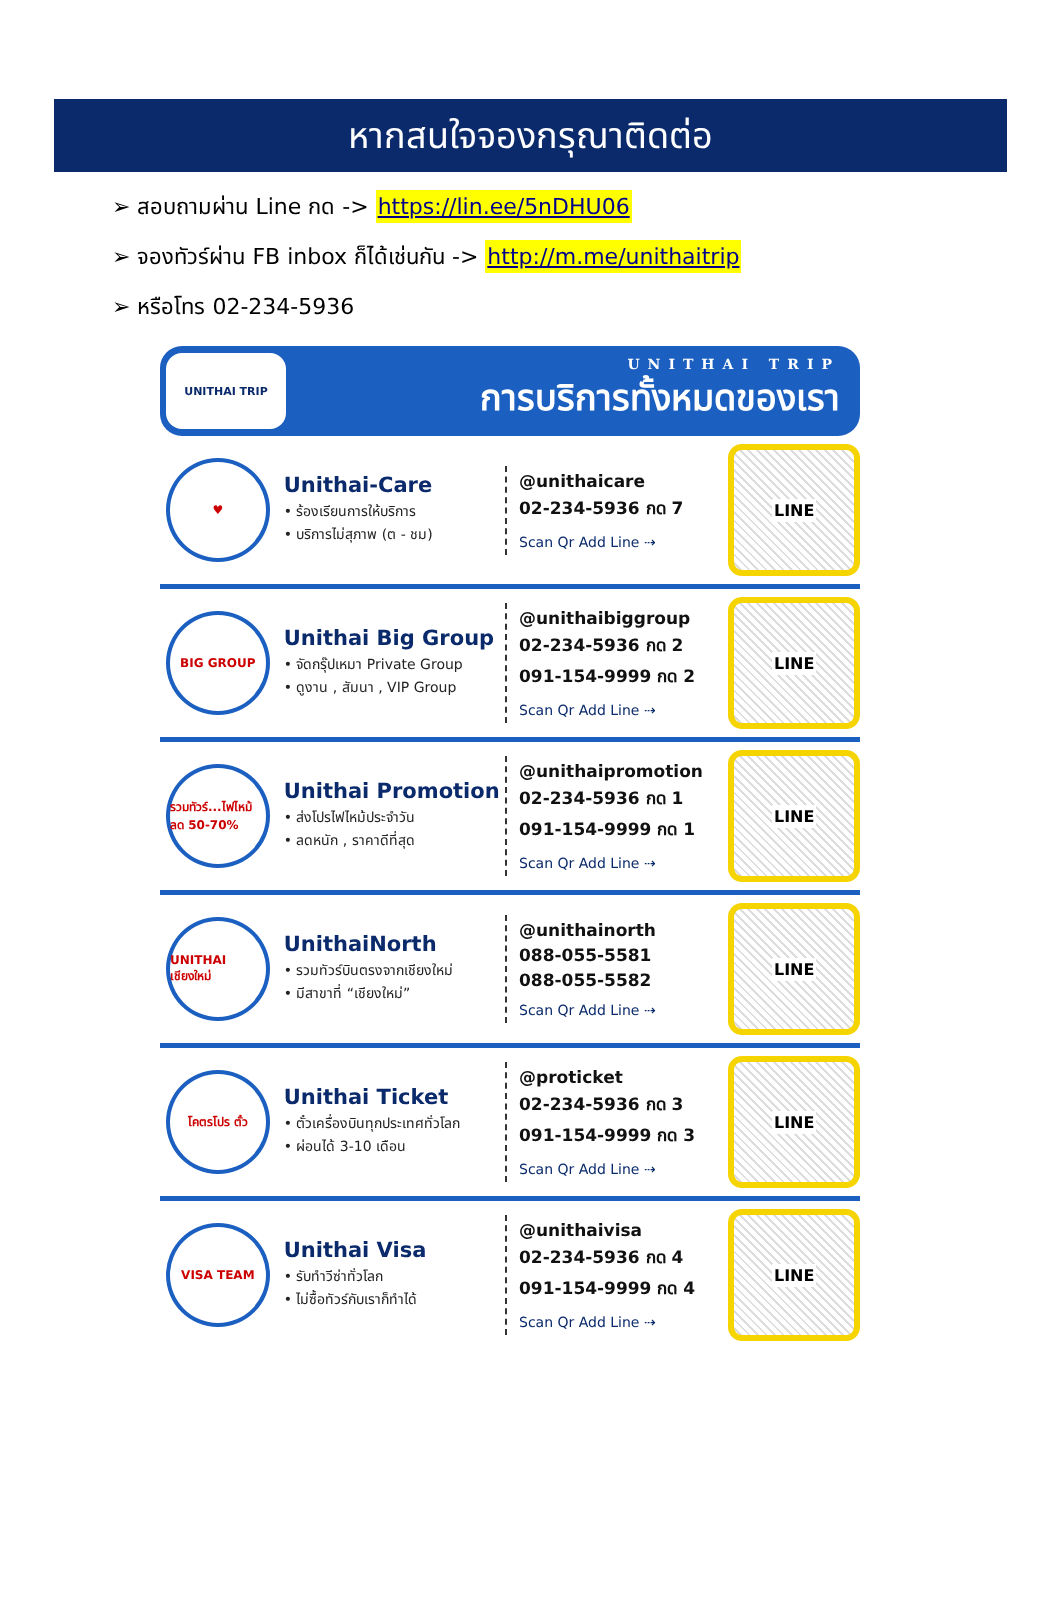หากสนใจจองกรุณาติดต่อ
➢ สอบถามผ่าน Line กด -> https://lin.ee/5nDHU06
➢ จองทัวร์ผ่าน FB inbox ก็ได้เช่นกัน -> http://m.me/unithaitrip
➢ หรือโทร 02-234-5936
UNITHAI TRIP
UNITHAI TRIP
การบริการทั้งหมดของเรา
♥
Unithai-Care
• ร้องเรียนการให้บริการ
• บริการไม่สุภาพ (ต - ชม)
@unithaicare
02-234-5936 กด 7
Scan Qr Add Line ⇢
LINE
BIG GROUP
Unithai Big Group
• จัดกรุ๊ปเหมา Private Group
• ดูงาน , สัมนา , VIP Group
@unithaibiggroup
02-234-5936 กด 2
091-154-9999 กด 2
Scan Qr Add Line ⇢
LINE
รวมทัวร์...ไฟไหม้ ลด 50-70%
Unithai Promotion
• ส่งโปรไฟไหม้ประจำวัน
• ลดหนัก , ราคาดีที่สุด
@unithaipromotion
02-234-5936 กด 1
091-154-9999 กด 1
Scan Qr Add Line ⇢
LINE
UNITHAI เชียงใหม่
UnithaiNorth
• รวมทัวร์บินตรงจากเชียงใหม่
• มีสาขาที่ “เชียงใหม่”
@unithainorth
088-055-5581
088-055-5582
Scan Qr Add Line ⇢
LINE
โคตรโปร ตั๋ว
Unithai Ticket
• ตั๋วเครื่องบินทุกประเทศทั่วโลก
• ผ่อนได้ 3-10 เดือน
@proticket
02-234-5936 กด 3
091-154-9999 กด 3
Scan Qr Add Line ⇢
LINE
VISA TEAM
Unithai Visa
• รับทำวีซ่าทั่วโลก
• ไม่ซื้อทัวร์กับเราก็ทำได้
@unithaivisa
02-234-5936 กด 4
091-154-9999 กด 4
Scan Qr Add Line ⇢
LINE